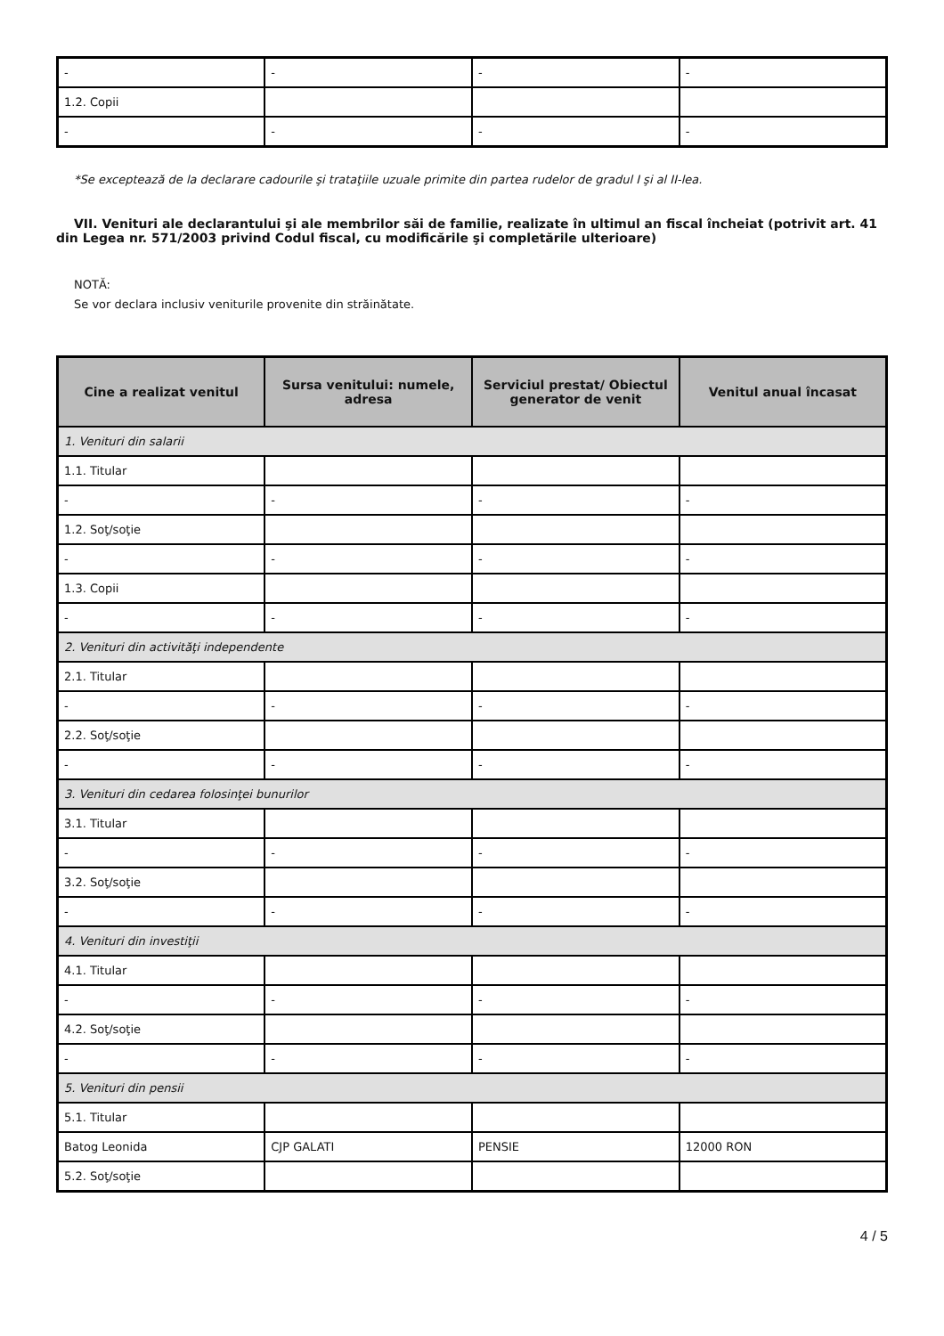| - | - | - | - |
| 1.2. Copii | | | |
| - | - | - | - |
*Se exceptează de la declarare cadourile şi trataţiile uzuale primite din partea rudelor de gradul I şi al II-lea.
VII. Venituri ale declarantului şi ale membrilor săi de familie, realizate în ultimul an fiscal încheiat (potrivit art. 41 din Legea nr. 571/2003 privind Codul fiscal, cu modificările şi completările ulterioare)
NOTĂ:
Se vor declara inclusiv veniturile provenite din străinătate.
| Cine a realizat venitul | Sursa venitului: numele, adresa | Serviciul prestat/ Obiectul generator de venit | Venitul anual încasat |
| --- | --- | --- | --- |
| 1. Venituri din salarii | | | |
| 1.1. Titular | | | |
| - | - | - | - |
| 1.2. Soţ/soţie | | | |
| - | - | - | - |
| 1.3. Copii | | | |
| - | - | - | - |
| 2. Venituri din activităţi independente | | | |
| 2.1. Titular | | | |
| - | - | - | - |
| 2.2. Soţ/soţie | | | |
| - | - | - | - |
| 3. Venituri din cedarea folosinţei bunurilor | | | |
| 3.1. Titular | | | |
| - | - | - | - |
| 3.2. Soţ/soţie | | | |
| - | - | - | - |
| 4. Venituri din investiţii | | | |
| 4.1. Titular | | | |
| - | - | - | - |
| 4.2. Soţ/soţie | | | |
| - | - | - | - |
| 5. Venituri din pensii | | | |
| 5.1. Titular | | | |
| Batog Leonida | CJP GALATI | PENSIE | 12000 RON |
| 5.2. Soţ/soţie | | | |
4 / 5